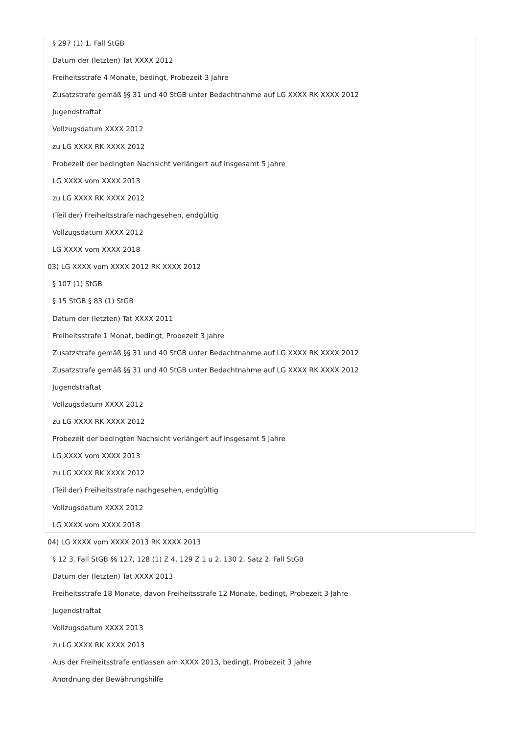§ 297 (1) 1. Fall StGB
Datum der (letzten) Tat XXXX 2012
Freiheitsstrafe 4 Monate, bedingt, Probezeit 3 Jahre
Zusatzstrafe gemäß §§ 31 und 40 StGB unter Bedachtnahme auf LG XXXX RK XXXX 2012
Jugendstraftat
Vollzugsdatum XXXX 2012
zu LG XXXX RK XXXX 2012
Probezeit der bedingten Nachsicht verlängert auf insgesamt 5 Jahre
LG XXXX vom XXXX 2013
zu LG XXXX RK XXXX 2012
(Teil der) Freiheitsstrafe nachgesehen, endgültig
Vollzugsdatum XXXX 2012
LG XXXX vom XXXX 2018
03) LG XXXX vom XXXX 2012 RK XXXX 2012
§ 107 (1) StGB
§ 15 StGB § 83 (1) StGB
Datum der (letzten) Tat XXXX 2011
Freiheitsstrafe 1 Monat, bedingt, Probezeit 3 Jahre
Zusatzstrafe gemäß §§ 31 und 40 StGB unter Bedachtnahme auf LG XXXX RK XXXX 2012
Zusatzstrafe gemäß §§ 31 und 40 StGB unter Bedachtnahme auf LG XXXX RK XXXX 2012
Jugendstraftat
Vollzugsdatum XXXX 2012
zu LG XXXX RK XXXX 2012
Probezeit der bedingten Nachsicht verlängert auf insgesamt 5 Jahre
LG XXXX vom XXXX 2013
zu LG XXXX RK XXXX 2012
(Teil der) Freiheitsstrafe nachgesehen, endgültig
Vollzugsdatum XXXX 2012
LG XXXX vom XXXX 2018
04) LG XXXX vom XXXX 2013 RK XXXX 2013
§ 12 3. Fall StGB §§ 127, 128 (1) Z 4, 129 Z 1 u 2, 130 2. Satz 2. Fall StGB
Datum der (letzten) Tat XXXX 2013
Freiheitsstrafe 18 Monate, davon Freiheitsstrafe 12 Monate, bedingt, Probezeit 3 Jahre
Jugendstraftat
Vollzugsdatum XXXX 2013
zu LG XXXX RK XXXX 2013
Aus der Freiheitsstrafe entlassen am XXXX 2013, bedingt, Probezeit 3 Jahre
Anordnung der Bewährungshilfe